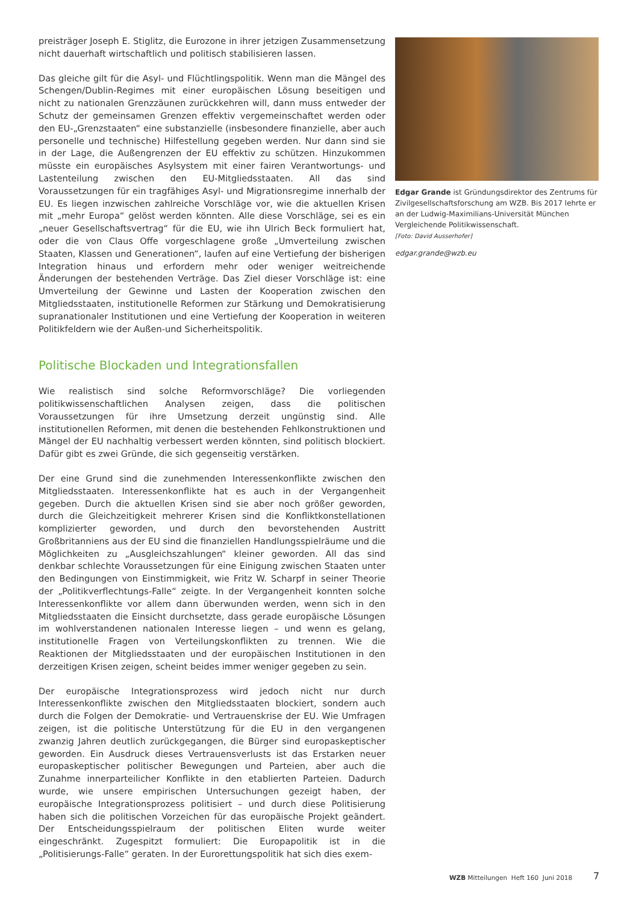preisträger Joseph E. Stiglitz, die Eurozone in ihrer jetzigen Zusammensetzung nicht dauerhaft wirtschaftlich und politisch stabilisieren lassen.
Das gleiche gilt für die Asyl- und Flüchtlingspolitik. Wenn man die Mängel des Schengen/Dublin-Regimes mit einer europäischen Lösung beseitigen und nicht zu nationalen Grenzzäunen zurückkehren will, dann muss entweder der Schutz der gemeinsamen Grenzen effektiv vergemeinschaftet werden oder den EU-„Grenzstaaten“ eine substanzielle (insbesondere finanzielle, aber auch personelle und technische) Hilfestellung gegeben werden. Nur dann sind sie in der Lage, die Außengrenzen der EU effektiv zu schützen. Hinzukommen müsste ein europäisches Asylsystem mit einer fairen Verantwortungs- und Lastenteilung zwischen den EU-Mitgliedsstaaten. All das sind Voraussetzungen für ein tragfähiges Asyl- und Migrationsregime innerhalb der EU. Es liegen inzwischen zahlreiche Vorschläge vor, wie die aktuellen Krisen mit „mehr Europa“ gelöst werden könnten. Alle diese Vorschläge, sei es ein „neuer Gesellschaftsvertrag“ für die EU, wie ihn Ulrich Beck formuliert hat, oder die von Claus Offe vorgeschlagene große „Umverteilung zwischen Staaten, Klassen und Generationen“, laufen auf eine Vertiefung der bisherigen Integration hinaus und erfordern mehr oder weniger weitreichende Änderungen der bestehenden Verträge. Das Ziel dieser Vorschläge ist: eine Umverteilung der Gewinne und Lasten der Kooperation zwischen den Mitgliedsstaaten, institutionelle Reformen zur Stärkung und Demokratisierung supranationaler Institutionen und eine Vertiefung der Kooperation in weiteren Politikfeldern wie der Außen-und Sicherheitspolitik.
Politische Blockaden und Integrationsfallen
Wie realistisch sind solche Reformvorschläge? Die vorliegenden politikwissenschaftlichen Analysen zeigen, dass die politischen Voraussetzungen für ihre Umsetzung derzeit ungünstig sind. Alle institutionellen Reformen, mit denen die bestehenden Fehlkonstruktionen und Mängel der EU nachhaltig verbessert werden könnten, sind politisch blockiert. Dafür gibt es zwei Gründe, die sich gegenseitig verstärken.
Der eine Grund sind die zunehmenden Interessenkonflikte zwischen den Mitgliedsstaaten. Interessenkonflikte hat es auch in der Vergangenheit gegeben. Durch die aktuellen Krisen sind sie aber noch größer geworden, durch die Gleichzeitigkeit mehrerer Krisen sind die Konfliktkonstellationen komplizierter geworden, und durch den bevorstehenden Austritt Großbritanniens aus der EU sind die finanziellen Handlungsspielräume und die Möglichkeiten zu „Ausgleichszahlungen“ kleiner geworden. All das sind denkbar schlechte Voraussetzungen für eine Einigung zwischen Staaten unter den Bedingungen von Einstimmigkeit, wie Fritz W. Scharpf in seiner Theorie der „Politikverflechtungs-Falle“ zeigte. In der Vergangenheit konnten solche Interessenkonflikte vor allem dann überwunden werden, wenn sich in den Mitgliedsstaaten die Einsicht durchsetzte, dass gerade europäische Lösungen im wohlverstandenen nationalen Interesse liegen – und wenn es gelang, institutionelle Fragen von Verteilungskonflikten zu trennen. Wie die Reaktionen der Mitgliedsstaaten und der europäischen Institutionen in den derzeitigen Krisen zeigen, scheint beides immer weniger gegeben zu sein.
Der europäische Integrationsprozess wird jedoch nicht nur durch Interessenkonflikte zwischen den Mitgliedsstaaten blockiert, sondern auch durch die Folgen der Demokratie- und Vertrauenskrise der EU. Wie Umfragen zeigen, ist die politische Unterstützung für die EU in den vergangenen zwanzig Jahren deutlich zurückgegangen, die Bürger sind europaskeptischer geworden. Ein Ausdruck dieses Vertrauensverlusts ist das Erstarken neuer europaskeptischer politischer Bewegungen und Parteien, aber auch die Zunahme innerparteilicher Konflikte in den etablierten Parteien. Dadurch wurde, wie unsere empirischen Untersuchungen gezeigt haben, der europäische Integrationsprozess politisiert – und durch diese Politisierung haben sich die politischen Vorzeichen für das europäische Projekt geändert. Der Entscheidungsspielraum der politischen Eliten wurde weiter eingeschränkt. Zugespitzt formuliert: Die Europapolitik ist in die „Politisierungs-Falle“ geraten. In der Eurorettungspolitik hat sich dies exem-
Edgar Grande ist Gründungsdirektor des Zentrums für Zivilgesellschaftsforschung am WZB. Bis 2017 lehrte er an der Ludwig-Maximilians-Universität München Vergleichende Politikwissenschaft.
[Foto: David Ausserhofer]
edgar.grande@wzb.eu
WZB Mitteilungen Heft 160 Juni 2018
7